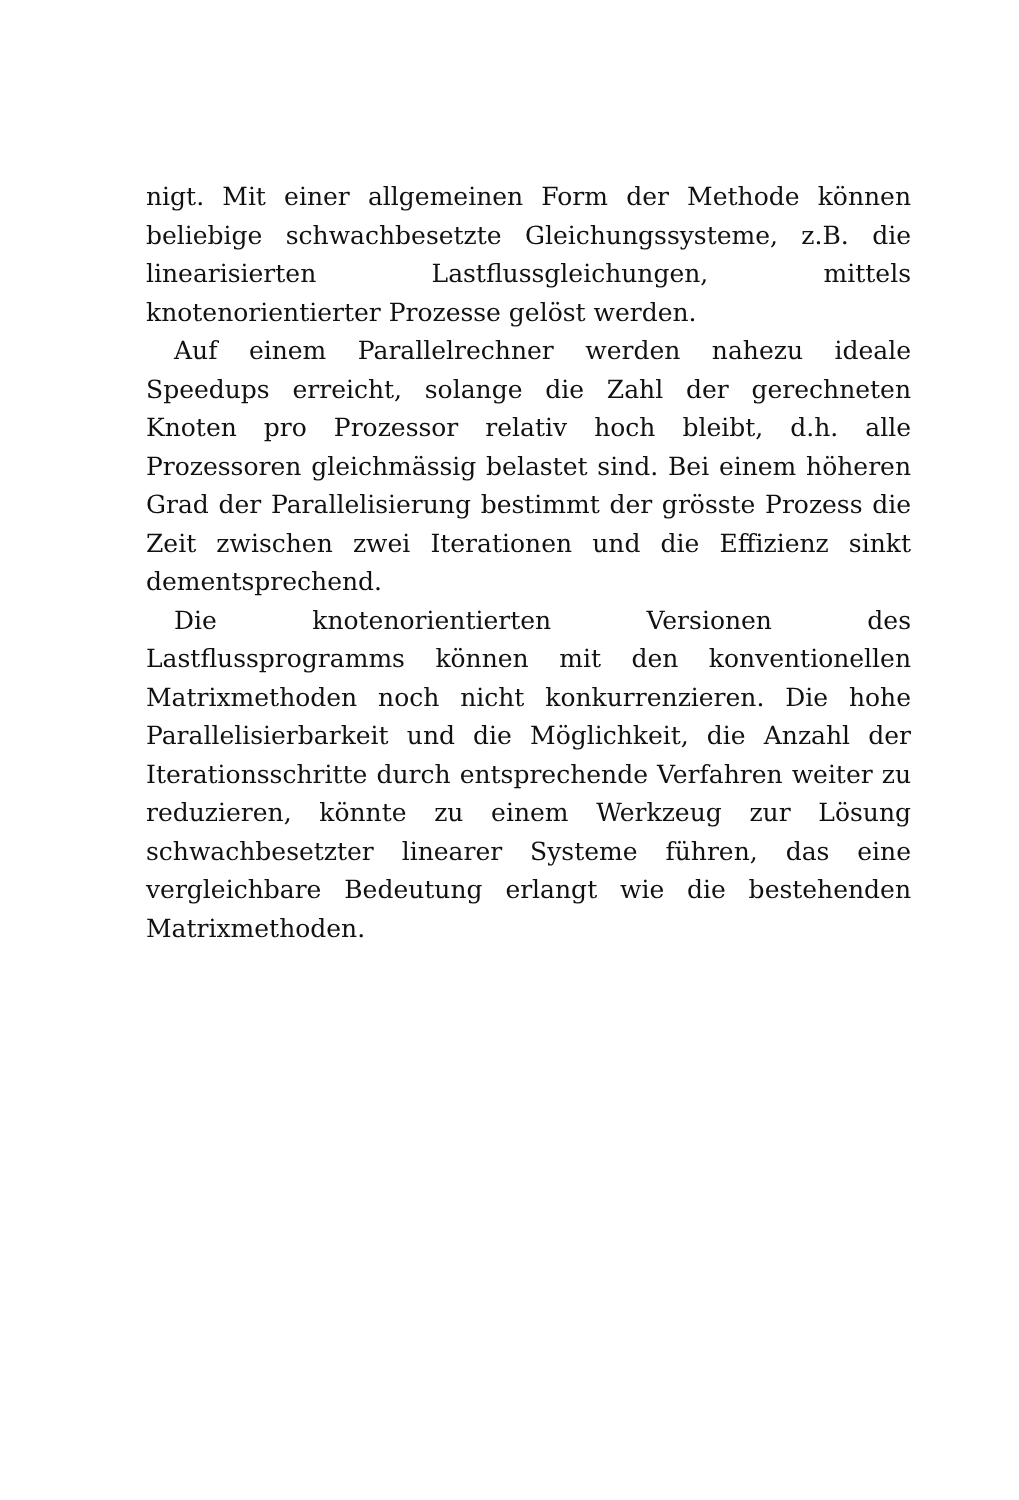nigt. Mit einer allgemeinen Form der Methode können beliebige schwachbesetzte Gleichungssysteme, z.B. die linearisierten Lastflussgleichungen, mittels knotenorientierter Prozesse gelöst werden.
Auf einem Parallelrechner werden nahezu ideale Speedups erreicht, solange die Zahl der gerechneten Knoten pro Prozessor relativ hoch bleibt, d.h. alle Prozessoren gleichmässig belastet sind. Bei einem höheren Grad der Parallelisierung bestimmt der grösste Prozess die Zeit zwischen zwei Iterationen und die Effizienz sinkt dementsprechend.
Die knotenorientierten Versionen des Lastflussprogramms können mit den konventionellen Matrixmethoden noch nicht konkurrenzieren. Die hohe Parallelisierbarkeit und die Möglichkeit, die Anzahl der Iterationsschritte durch entsprechende Verfahren weiter zu reduzieren, könnte zu einem Werkzeug zur Lösung schwachbesetzter linearer Systeme führen, das eine vergleichbare Bedeutung erlangt wie die bestehenden Matrixmethoden.